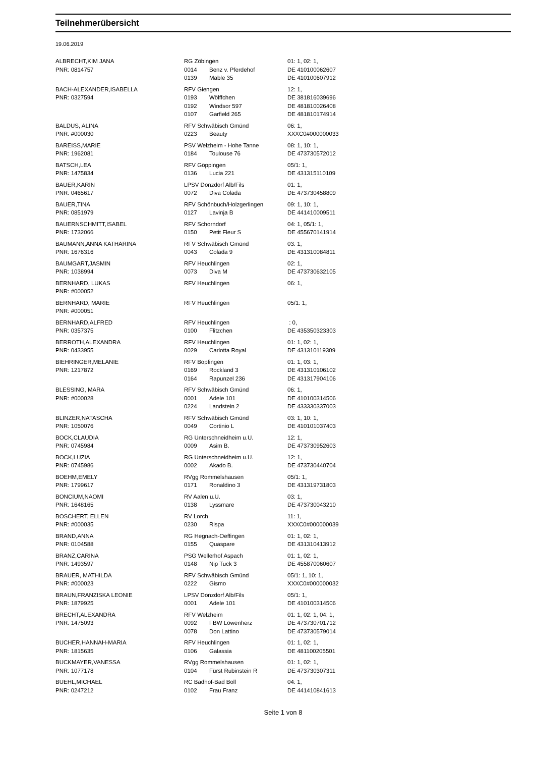Teilnehmerübersicht
19.06.2019
| ALBRECHT,KIM JANA | RG Zöbingen | | 01: 1, 02: 1, |
| PNR: 0814757 | 0014 | Benz v. Pferdehof | DE 410100062607 |
| | 0139 | Mable 35 | DE 410100607912 |
| BACH-ALEXANDER,ISABELLA | RFV Giengen | | 12: 1, |
| PNR: 0327594 | 0193 | Wölffchen | DE 381816039696 |
| | 0192 | Windsor 597 | DE 481810026408 |
| | 0107 | Garfield 265 | DE 481810174914 |
| BALDUS, ALINA | RFV Schwäbisch Gmünd | | 06: 1, |
| PNR: #000030 | 0223 | Beauty | XXXC0#000000033 |
| BAREISS,MARIE | PSV Welzheim - Hohe Tanne | | 08: 1, 10: 1, |
| PNR: 1962081 | 0184 | Toulouse 76 | DE 473730572012 |
| BATSCH,LEA | RFV Göppingen | | 05/1: 1, |
| PNR: 1475834 | 0136 | Lucia 221 | DE 431315110109 |
| BAUER,KARIN | LPSV Donzdorf Alb/Fils | | 01: 1, |
| PNR: 0465617 | 0072 | Diva Colada | DE 473730458809 |
| BAUER,TINA | RFV Schönbuch/Holzgerlingen | | 09: 1, 10: 1, |
| PNR: 0851979 | 0127 | Lavinja B | DE 441410009511 |
| BAUERNSCHMITT,ISABEL | RFV Schorndorf | | 04: 1, 05/1: 1, |
| PNR: 1732066 | 0150 | Petit Fleur S | DE 455670141914 |
| BAUMANN,ANNA KATHARINA | RFV Schwäbisch Gmünd | | 03: 1, |
| PNR: 1676316 | 0043 | Colada 9 | DE 431310084811 |
| BAUMGART,JASMIN | RFV Heuchlingen | | 02: 1, |
| PNR: 1038994 | 0073 | Diva M | DE 473730632105 |
| BERNHARD, LUKAS | RFV Heuchlingen | | 06: 1, |
| PNR: #000052 | | | |
| BERNHARD, MARIE | RFV Heuchlingen | | 05/1: 1, |
| PNR: #000051 | | | |
| BERNHARD,ALFRED | RFV Heuchlingen | | : 0, |
| PNR: 0357375 | 0100 | Flitzchen | DE 435350323303 |
| BERROTH,ALEXANDRA | RFV Heuchlingen | | 01: 1, 02: 1, |
| PNR: 0433955 | 0029 | Carlotta Royal | DE 431310119309 |
| BIEHRINGER,MELANIE | RFV Bopfingen | | 01: 1, 03: 1, |
| PNR: 1217872 | 0169 | Rockland 3 | DE 431310106102 |
| | 0164 | Rapunzel 236 | DE 431317904106 |
| BLESSING, MARA | RFV Schwäbisch Gmünd | | 06: 1, |
| PNR: #000028 | 0001 | Adele 101 | DE 410100314506 |
| | 0224 | Landstein 2 | DE 433330337003 |
| BLINZER,NATASCHA | RFV Schwäbisch Gmünd | | 03: 1, 10: 1, |
| PNR: 1050076 | 0049 | Cortinio L | DE 410101037403 |
| BOCK,CLAUDIA | RG Unterschneidheim u.U. | | 12: 1, |
| PNR: 0745984 | 0009 | Asim B. | DE 473730952603 |
| BOCK,LUZIA | RG Unterschneidheim u.U. | | 12: 1, |
| PNR: 0745986 | 0002 | Akado B. | DE 473730440704 |
| BOEHM,EMELY | RVgg Rommelshausen | | 05/1: 1, |
| PNR: 1799617 | 0171 | Ronaldino 3 | DE 431319731803 |
| BONCIUM,NAOMI | RV Aalen u.U. | | 03: 1, |
| PNR: 1648165 | 0138 | Lyssmare | DE 473730043210 |
| BOSCHERT, ELLEN | RV Lorch | | 11: 1, |
| PNR: #000035 | 0230 | Rispa | XXXC0#000000039 |
| BRAND,ANNA | RG Hegnach-Oeffingen | | 01: 1, 02: 1, |
| PNR: 0104588 | 0155 | Quaspare | DE 431310413912 |
| BRANZ,CARINA | PSG Wellerhof Aspach | | 01: 1, 02: 1, |
| PNR: 1493597 | 0148 | Nip Tuck 3 | DE 455870060607 |
| BRAUER, MATHILDA | RFV Schwäbisch Gmünd | | 05/1: 1, 10: 1, |
| PNR: #000023 | 0222 | Gismo | XXXC0#000000032 |
| BRAUN,FRANZISKA LEONIE | LPSV Donzdorf Alb/Fils | | 05/1: 1, |
| PNR: 1879925 | 0001 | Adele 101 | DE 410100314506 |
| BRECHT,ALEXANDRA | RFV Welzheim | | 01: 1, 02: 1, 04: 1, |
| PNR: 1475093 | 0092 | FBW Löwenherz | DE 473730701712 |
| | 0078 | Don Lattino | DE 473730579014 |
| BUCHER,HANNAH-MARIA | RFV Heuchlingen | | 01: 1, 02: 1, |
| PNR: 1815635 | 0106 | Galassia | DE 481100205501 |
| BUCKMAYER,VANESSA | RVgg Rommelshausen | | 01: 1, 02: 1, |
| PNR: 1077178 | 0104 | Fürst Rubinstein R | DE 473730307311 |
| BUEHL,MICHAEL | RC Badhof-Bad Boll | | 04: 1, |
| PNR: 0247212 | 0102 | Frau Franz | DE 441410841613 |
Seite 1 von 8